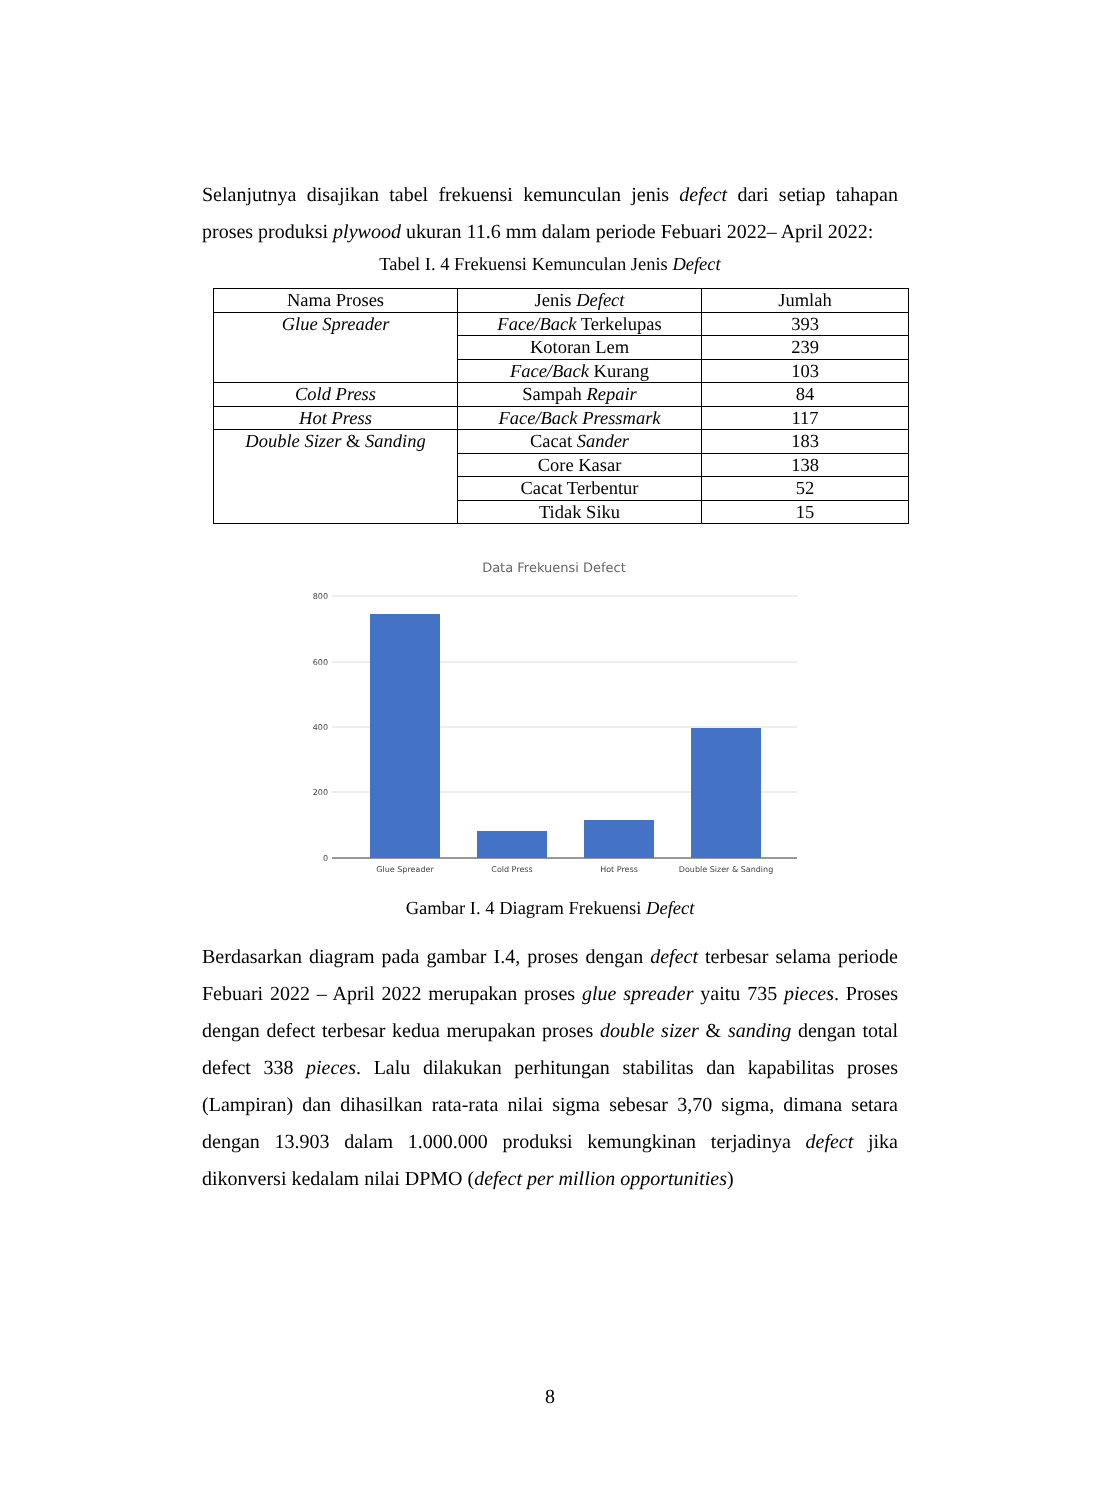Selanjutnya disajikan tabel frekuensi kemunculan jenis defect dari setiap tahapan proses produksi plywood ukuran 11.6 mm dalam periode Febuari 2022– April 2022:
Tabel I. 4 Frekuensi Kemunculan Jenis Defect
| Nama Proses | Jenis Defect | Jumlah |
| --- | --- | --- |
| Glue Spreader | Face/Back Terkelupas | 393 |
| | Kotoran Lem | 239 |
| | Face/Back Kurang | 103 |
| Cold Press | Sampah Repair | 84 |
| Hot Press | Face/Back Pressmark | 117 |
| Double Sizer & Sanding | Cacat Sander | 183 |
| | Core Kasar | 138 |
| | Cacat Terbentur | 52 |
| | Tidak Siku | 15 |
Data Frekuensi Defect
800
600
400
200
0
Glue Spreader
Cold Press
Hot Press
Double Sizer & Sanding
Gambar I. 4 Diagram Frekuensi Defect
Berdasarkan diagram pada gambar I.4, proses dengan defect terbesar selama periode Febuari 2022 – April 2022 merupakan proses glue spreader yaitu 735 pieces. Proses dengan defect terbesar kedua merupakan proses double sizer & sanding dengan total defect 338 pieces. Lalu dilakukan perhitungan stabilitas dan kapabilitas proses (Lampiran) dan dihasilkan rata-rata nilai sigma sebesar 3,70 sigma, dimana setara dengan 13.903 dalam 1.000.000 produksi kemungkinan terjadinya defect jika dikonversi kedalam nilai DPMO (defect per million opportunities)
8